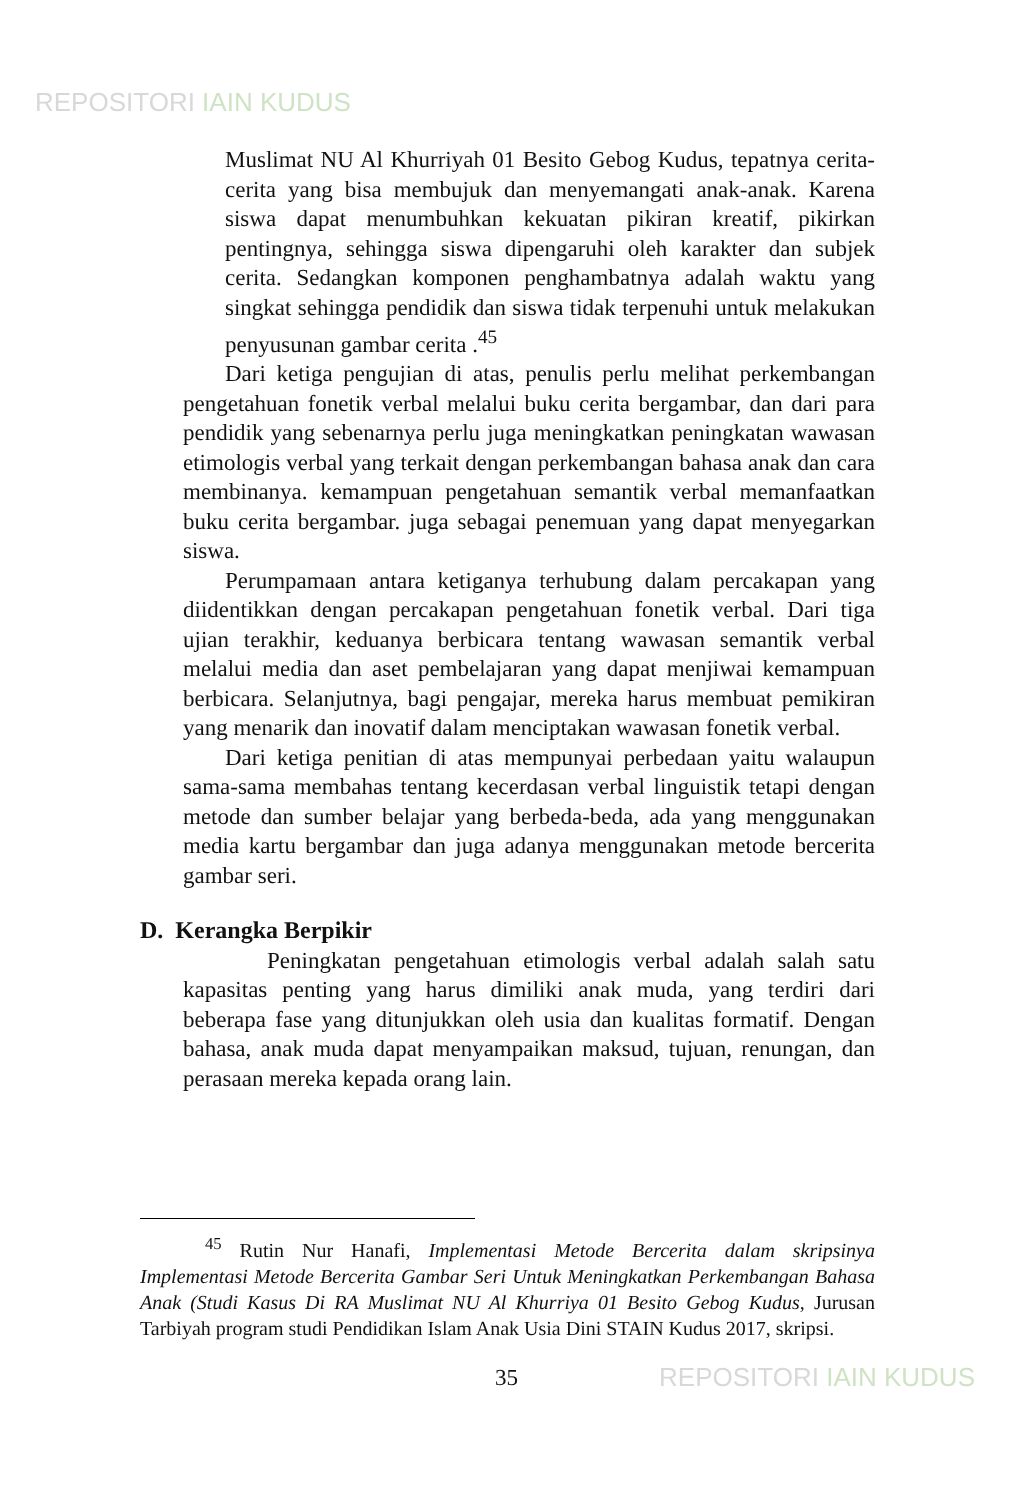REPOSITORI IAIN KUDUS
Muslimat NU Al Khurriyah 01 Besito Gebog Kudus, tepatnya cerita-cerita yang bisa membujuk dan menyemangati anak-anak. Karena siswa dapat menumbuhkan kekuatan pikiran kreatif, pikirkan pentingnya, sehingga siswa dipengaruhi oleh karakter dan subjek cerita. Sedangkan komponen penghambatnya adalah waktu yang singkat sehingga pendidik dan siswa tidak terpenuhi untuk melakukan penyusunan gambar cerita .<sup>45</sup>
Dari ketiga pengujian di atas, penulis perlu melihat perkembangan pengetahuan fonetik verbal melalui buku cerita bergambar, dan dari para pendidik yang sebenarnya perlu juga meningkatkan peningkatan wawasan etimologis verbal yang terkait dengan perkembangan bahasa anak dan cara membinanya. kemampuan pengetahuan semantik verbal memanfaatkan buku cerita bergambar. juga sebagai penemuan yang dapat menyegarkan siswa.
Perumpamaan antara ketiganya terhubung dalam percakapan yang diidentikkan dengan percakapan pengetahuan fonetik verbal. Dari tiga ujian terakhir, keduanya berbicara tentang wawasan semantik verbal melalui media dan aset pembelajaran yang dapat menjiwai kemampuan berbicara. Selanjutnya, bagi pengajar, mereka harus membuat pemikiran yang menarik dan inovatif dalam menciptakan wawasan fonetik verbal.
Dari ketiga penitian di atas mempunyai perbedaan yaitu walaupun sama-sama membahas tentang kecerdasan verbal linguistik tetapi dengan metode dan sumber belajar yang berbeda-beda, ada yang menggunakan media kartu bergambar dan juga adanya menggunakan metode bercerita gambar seri.
D. Kerangka Berpikir
Peningkatan pengetahuan etimologis verbal adalah salah satu kapasitas penting yang harus dimiliki anak muda, yang terdiri dari beberapa fase yang ditunjukkan oleh usia dan kualitas formatif. Dengan bahasa, anak muda dapat menyampaikan maksud, tujuan, renungan, dan perasaan mereka kepada orang lain.
<sup>45</sup> Rutin Nur Hanafi, Implementasi Metode Bercerita dalam skripsinya Implementasi Metode Bercerita Gambar Seri Untuk Meningkatkan Perkembangan Bahasa Anak (Studi Kasus Di RA Muslimat NU Al Khurriya 01 Besito Gebog Kudus, Jurusan Tarbiyah program studi Pendidikan Islam Anak Usia Dini STAIN Kudus 2017, skripsi.
35 REPOSITORI IAIN KUDUS